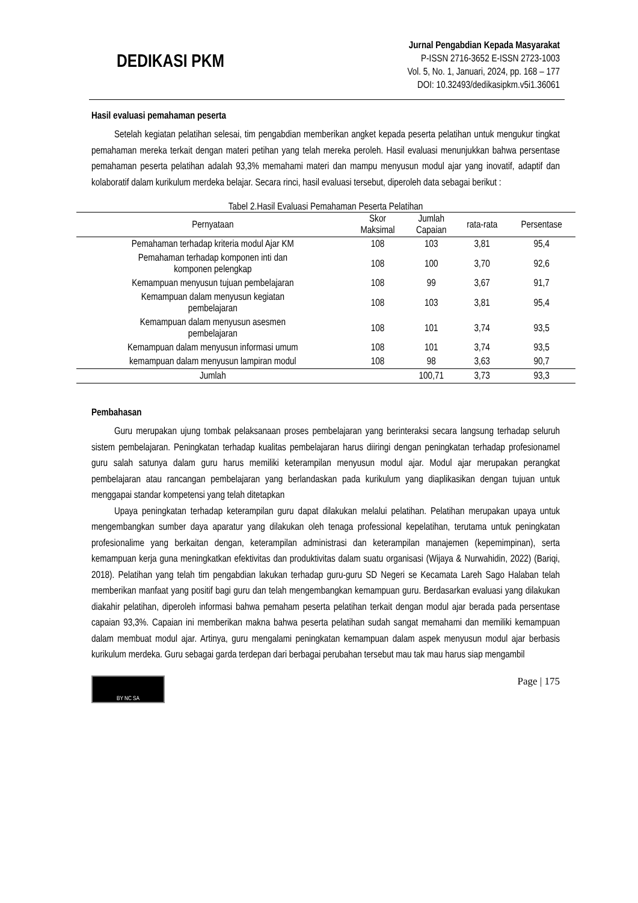DEDIKASI PKM
Jurnal Pengabdian Kepada Masyarakat
P-ISSN 2716-3652 E-ISSN 2723-1003
Vol. 5, No. 1, Januari, 2024, pp. 168 – 177
DOI: 10.32493/dedikasipkm.v5i1.36061
Hasil evaluasi pemahaman peserta
Setelah kegiatan pelatihan selesai, tim pengabdian memberikan angket kepada peserta pelatihan untuk mengukur tingkat pemahaman mereka terkait dengan materi petihan yang telah mereka peroleh. Hasil evaluasi menunjukkan bahwa persentase pemahaman peserta pelatihan adalah 93,3% memahami materi dan mampu menyusun modul ajar yang inovatif, adaptif dan kolaboratif dalam kurikulum merdeka belajar. Secara rinci, hasil evaluasi tersebut, diperoleh data sebagai berikut :
Tabel 2.Hasil Evaluasi Pemahaman Peserta Pelatihan
| Pernyataan | Skor Maksimal | Jumlah Capaian | rata-rata | Persentase |
| --- | --- | --- | --- | --- |
| Pemahaman terhadap kriteria modul Ajar KM | 108 | 103 | 3,81 | 95,4 |
| Pemahaman terhadap komponen inti dan komponen pelengkap | 108 | 100 | 3,70 | 92,6 |
| Kemampuan menyusun tujuan pembelajaran | 108 | 99 | 3,67 | 91,7 |
| Kemampuan dalam menyusun kegiatan pembelajaran | 108 | 103 | 3,81 | 95,4 |
| Kemampuan dalam menyusun asesmen pembelajaran | 108 | 101 | 3,74 | 93,5 |
| Kemampuan dalam menyusun informasi umum | 108 | 101 | 3,74 | 93,5 |
| kemampuan dalam menyusun lampiran modul | 108 | 98 | 3,63 | 90,7 |
| Jumlah | | 100,71 | 3,73 | 93,3 |
Pembahasan
Guru merupakan ujung tombak pelaksanaan proses pembelajaran yang berinteraksi secara langsung terhadap seluruh sistem pembelajaran. Peningkatan terhadap kualitas pembelajaran harus diiringi dengan peningkatan terhadap profesionamel guru salah satunya dalam guru harus memiliki keterampilan menyusun modul ajar. Modul ajar merupakan perangkat pembelajaran atau rancangan pembelajaran yang berlandaskan pada kurikulum yang diaplikasikan dengan tujuan untuk menggapai standar kompetensi yang telah ditetapkan
Upaya peningkatan terhadap keterampilan guru dapat dilakukan melalui pelatihan. Pelatihan merupakan upaya untuk mengembangkan sumber daya aparatur yang dilakukan oleh tenaga professional kepelatihan, terutama untuk peningkatan profesionalime yang berkaitan dengan, keterampilan administrasi dan keterampilan manajemen (kepemimpinan), serta kemampuan kerja guna meningkatkan efektivitas dan produktivitas dalam suatu organisasi (Wijaya & Nurwahidin, 2022) (Bariqi, 2018). Pelatihan yang telah tim pengabdian lakukan terhadap guru-guru SD Negeri se Kecamata Lareh Sago Halaban telah memberikan manfaat yang positif bagi guru dan telah mengembangkan kemampuan guru. Berdasarkan evaluasi yang dilakukan diakahir pelatihan, diperoleh informasi bahwa pemaham peserta pelatihan terkait dengan modul ajar berada pada persentase capaian 93,3%. Capaian ini memberikan makna bahwa peserta pelatihan sudah sangat memahami dan memiliki kemampuan dalam membuat modul ajar. Artinya, guru mengalami peningkatan kemampuan dalam aspek menyusun modul ajar berbasis kurikulum merdeka. Guru sebagai garda terdepan dari berbagai perubahan tersebut mau tak mau harus siap mengambil
BY NC SA
Page | 175